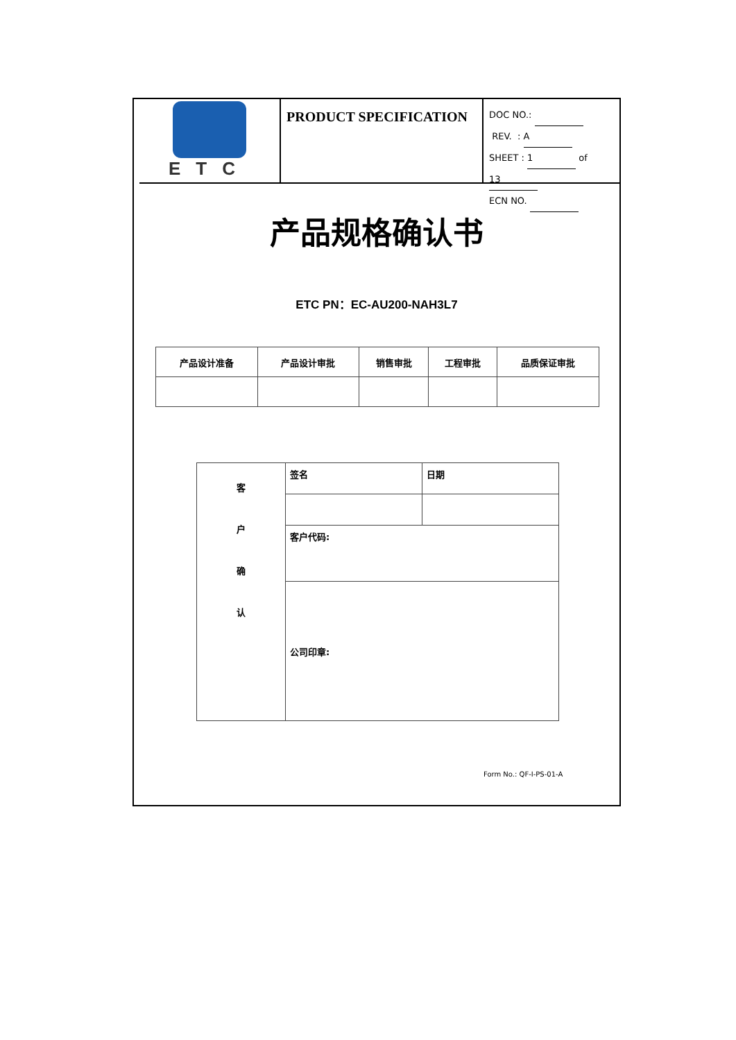ETC
PRODUCT SPECIFICATION
DOC NO.:
REV. : A
SHEET : 1 of 13
ECN NO.
产品规格确认书
ETC PN：EC-AU200-NAH3L7
| 产品设计准备 | 产品设计审批 | 销售审批 | 工程审批 | 品质保证审批 |
| --- | --- | --- | --- | --- |
| 客 户 确 认 | 签名 | 日期 |
| | 客户代码: | |
| | 公司印章: | |
Form No.: QF-I-PS-01-A